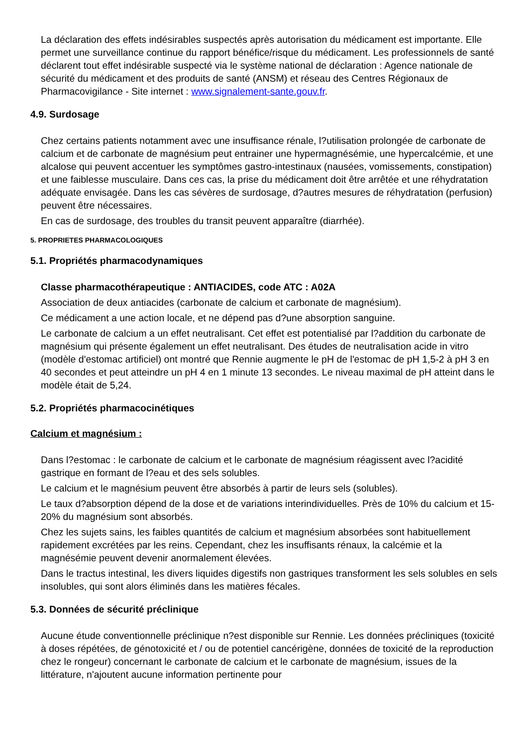La déclaration des effets indésirables suspectés après autorisation du médicament est importante. Elle permet une surveillance continue du rapport bénéfice/risque du médicament. Les professionnels de santé déclarent tout effet indésirable suspecté via le système national de déclaration : Agence nationale de sécurité du médicament et des produits de santé (ANSM) et réseau des Centres Régionaux de Pharmacovigilance - Site internet : www.signalement-sante.gouv.fr.
4.9. Surdosage
Chez certains patients notamment avec une insuffisance rénale, l?utilisation prolongée de carbonate de calcium et de carbonate de magnésium peut entrainer une hypermagnésémie, une hypercalcémie, et une alcalose qui peuvent accentuer les symptômes gastro-intestinaux (nausées, vomissements, constipation) et une faiblesse musculaire. Dans ces cas, la prise du médicament doit être arrêtée et une réhydratation adéquate envisagée. Dans les cas sévères de surdosage, d?autres mesures de réhydratation (perfusion) peuvent être nécessaires.
En cas de surdosage, des troubles du transit peuvent apparaître (diarrhée).
5. PROPRIETES PHARMACOLOGIQUES
5.1. Propriétés pharmacodynamiques
Classe pharmacothérapeutique : ANTIACIDES, code ATC : A02A
Association de deux antiacides (carbonate de calcium et carbonate de magnésium).
Ce médicament a une action locale, et ne dépend pas d?une absorption sanguine.
Le carbonate de calcium a un effet neutralisant. Cet effet est potentialisé par l?addition du carbonate de magnésium qui présente également un effet neutralisant. Des études de neutralisation acide in vitro (modèle d'estomac artificiel) ont montré que Rennie augmente le pH de l'estomac de pH 1,5-2 à pH 3 en 40 secondes et peut atteindre un pH 4 en 1 minute 13 secondes. Le niveau maximal de pH atteint dans le modèle était de 5,24.
5.2. Propriétés pharmacocinétiques
Calcium et magnésium :
Dans l?estomac : le carbonate de calcium et le carbonate de magnésium réagissent avec l?acidité gastrique en formant de l?eau et des sels solubles.
Le calcium et le magnésium peuvent être absorbés à partir de leurs sels (solubles).
Le taux d?absorption dépend de la dose et de variations interindividuelles. Près de 10% du calcium et 15-20% du magnésium sont absorbés.
Chez les sujets sains, les faibles quantités de calcium et magnésium absorbées sont habituellement rapidement excrétées par les reins. Cependant, chez les insuffisants rénaux, la calcémie et la magnésémie peuvent devenir anormalement élevées.
Dans le tractus intestinal, les divers liquides digestifs non gastriques transforment les sels solubles en sels insolubles, qui sont alors éliminés dans les matières fécales.
5.3. Données de sécurité préclinique
Aucune étude conventionnelle préclinique n?est disponible sur Rennie. Les données précliniques (toxicité à doses répétées, de génotoxicité et / ou de potentiel cancérigène, données de toxicité de la reproduction chez le rongeur) concernant le carbonate de calcium et le carbonate de magnésium, issues de la littérature, n'ajoutent aucune information pertinente pour